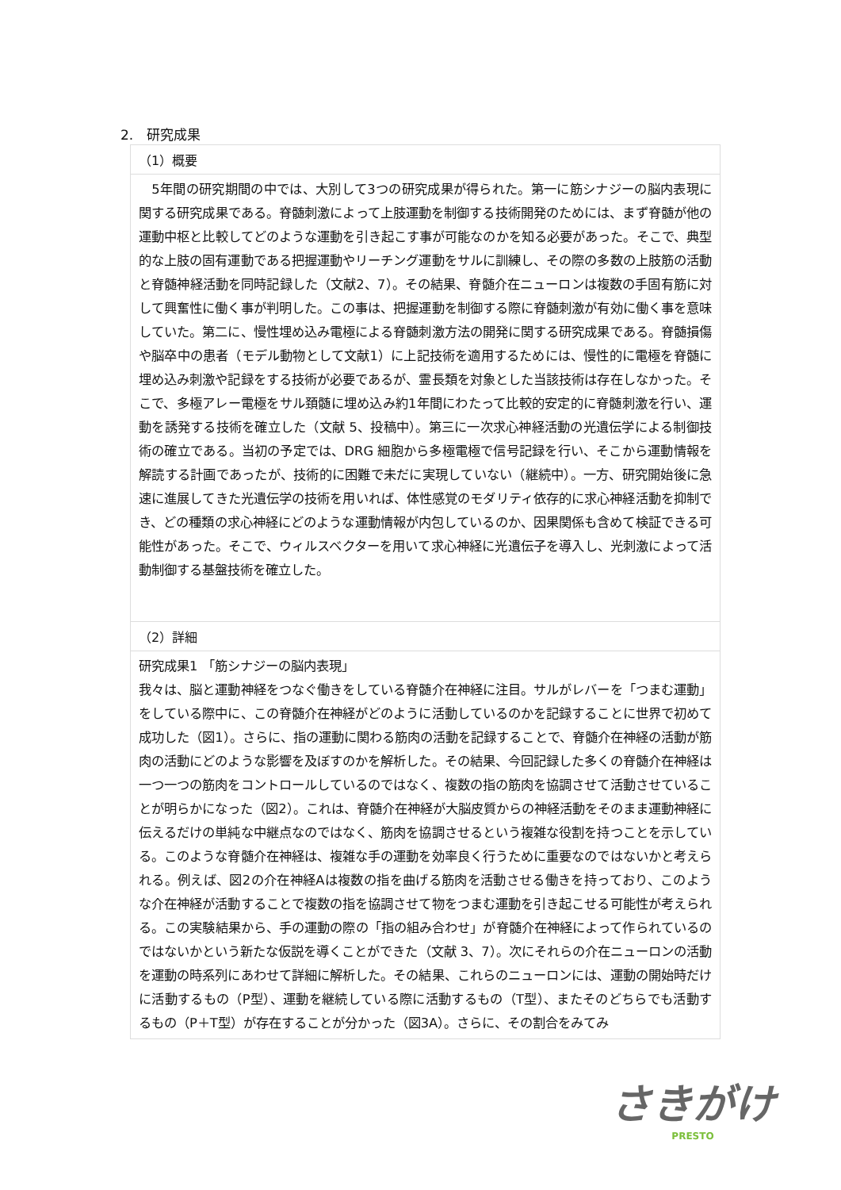2.　研究成果
（1）概要
　5年間の研究期間の中では、大別して3つの研究成果が得られた。第一に筋シナジーの脳内表現に関する研究成果である。脊髄刺激によって上肢運動を制御する技術開発のためには、まず脊髄が他の運動中枢と比較してどのような運動を引き起こす事が可能なのかを知る必要があった。そこで、典型的な上肢の固有運動である把握運動やリーチング運動をサルに訓練し、その際の多数の上肢筋の活動と脊髄神経活動を同時記録した（文献2、7）。その結果、脊髄介在ニューロンは複数の手固有筋に対して興奮性に働く事が判明した。この事は、把握運動を制御する際に脊髄刺激が有効に働く事を意味していた。第二に、慢性埋め込み電極による脊髄刺激方法の開発に関する研究成果である。脊髄損傷や脳卒中の患者（モデル動物として文献1）に上記技術を適用するためには、慢性的に電極を脊髄に埋め込み刺激や記録をする技術が必要であるが、霊長類を対象とした当該技術は存在しなかった。そこで、多極アレー電極をサル頚髄に埋め込み約1年間にわたって比較的安定的に脊髄刺激を行い、運動を誘発する技術を確立した（文献 5、投稿中）。第三に一次求心神経活動の光遺伝学による制御技術の確立である。当初の予定では、DRG 細胞から多極電極で信号記録を行い、そこから運動情報を解読する計画であったが、技術的に困難で未だに実現していない（継続中）。一方、研究開始後に急速に進展してきた光遺伝学の技術を用いれば、体性感覚のモダリティ依存的に求心神経活動を抑制でき、どの種類の求心神経にどのような運動情報が内包しているのか、因果関係も含めて検証できる可能性があった。そこで、ウィルスベクターを用いて求心神経に光遺伝子を導入し、光刺激によって活動制御する基盤技術を確立した。
（2）詳細
研究成果1 「筋シナジーの脳内表現」
我々は、脳と運動神経をつなぐ働きをしている脊髄介在神経に注目。サルがレバーを「つまむ運動」をしている際中に、この脊髄介在神経がどのように活動しているのかを記録することに世界で初めて成功した（図1）。さらに、指の運動に関わる筋肉の活動を記録することで、脊髄介在神経の活動が筋肉の活動にどのような影響を及ぼすのかを解析した。その結果、今回記録した多くの脊髄介在神経は一つ一つの筋肉をコントロールしているのではなく、複数の指の筋肉を協調させて活動させていることが明らかになった（図2）。これは、脊髄介在神経が大脳皮質からの神経活動をそのまま運動神経に伝えるだけの単純な中継点なのではなく、筋肉を協調させるという複雑な役割を持つことを示している。このような脊髄介在神経は、複雑な手の運動を効率良く行うために重要なのではないかと考えられる。例えば、図2の介在神経Aは複数の指を曲げる筋肉を活動させる働きを持っており、このような介在神経が活動することで複数の指を協調させて物をつまむ運動を引き起こせる可能性が考えられる。この実験結果から、手の運動の際の「指の組み合わせ」が脊髄介在神経によって作られているのではないかという新たな仮説を導くことができた（文献 3、7）。次にそれらの介在ニューロンの活動を運動の時系列にあわせて詳細に解析した。その結果、これらのニューロンには、運動の開始時だけに活動するもの（P型）、運動を継続している際に活動するもの（T型）、またそのどちらでも活動するもの（P＋T型）が存在することが分かった（図3A）。さらに、その割合をみてみ
さきがけ
PRESTO